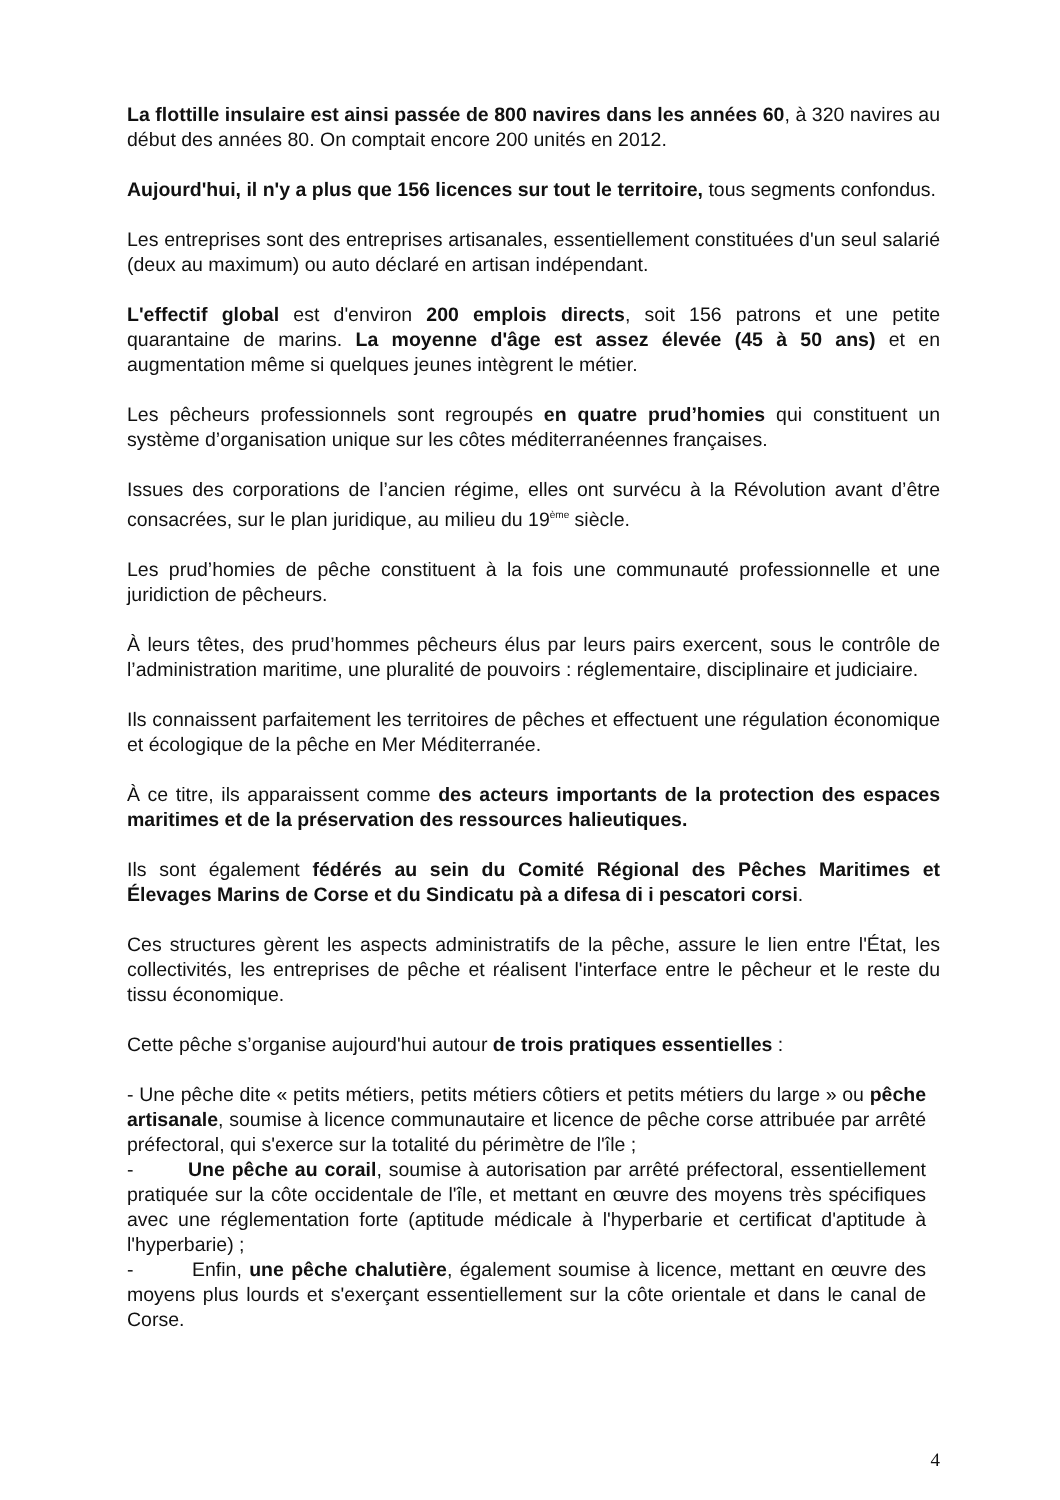La flottille insulaire est ainsi passée de 800 navires dans les années 60, à 320 navires au début des années 80. On comptait encore 200 unités en 2012.
Aujourd'hui, il n'y a plus que 156 licences sur tout le territoire, tous segments confondus.
Les entreprises sont des entreprises artisanales, essentiellement constituées d'un seul salarié (deux au maximum) ou auto déclaré en artisan indépendant.
L'effectif global est d'environ 200 emplois directs, soit 156 patrons et une petite quarantaine de marins. La moyenne d'âge est assez élevée (45 à 50 ans) et en augmentation même si quelques jeunes intègrent le métier.
Les pêcheurs professionnels sont regroupés en quatre prud’homies qui constituent un système d’organisation unique sur les côtes méditerranéennes françaises.
Issues des corporations de l’ancien régime, elles ont survécu à la Révolution avant d’être consacrées, sur le plan juridique, au milieu du 19<sup>ème</sup> siècle.
Les prud’homies de pêche constituent à la fois une communauté professionnelle et une juridiction de pêcheurs.
À leurs têtes, des prud’hommes pêcheurs élus par leurs pairs exercent, sous le contrôle de l’administration maritime, une pluralité de pouvoirs : réglementaire, disciplinaire et judiciaire.
Ils connaissent parfaitement les territoires de pêches et effectuent une régulation économique et écologique de la pêche en Mer Méditerranée.
À ce titre, ils apparaissent comme des acteurs importants de la protection des espaces maritimes et de la préservation des ressources halieutiques.
Ils sont également fédérés au sein du Comité Régional des Pêches Maritimes et Élevages Marins de Corse et du Sindicatu pà a difesa di i pescatori corsi.
Ces structures gèrent les aspects administratifs de la pêche, assure le lien entre l'État, les collectivités, les entreprises de pêche et réalisent l'interface entre le pêcheur et le reste du tissu économique.
Cette pêche s’organise aujourd'hui autour de trois pratiques essentielles :
- Une pêche dite « petits métiers, petits métiers côtiers et petits métiers du large » ou pêche artisanale, soumise à licence communautaire et licence de pêche corse attribuée par arrêté préfectoral, qui s'exerce sur la totalité du périmètre de l'île ;
- Une pêche au corail, soumise à autorisation par arrêté préfectoral, essentiellement pratiquée sur la côte occidentale de l'île, et mettant en œuvre des moyens très spécifiques avec une réglementation forte (aptitude médicale à l'hyperbarie et certificat d'aptitude à l'hyperbarie) ;
- Enfin, une pêche chalutière, également soumise à licence, mettant en œuvre des moyens plus lourds et s'exerçant essentiellement sur la côte orientale et dans le canal de Corse.
4